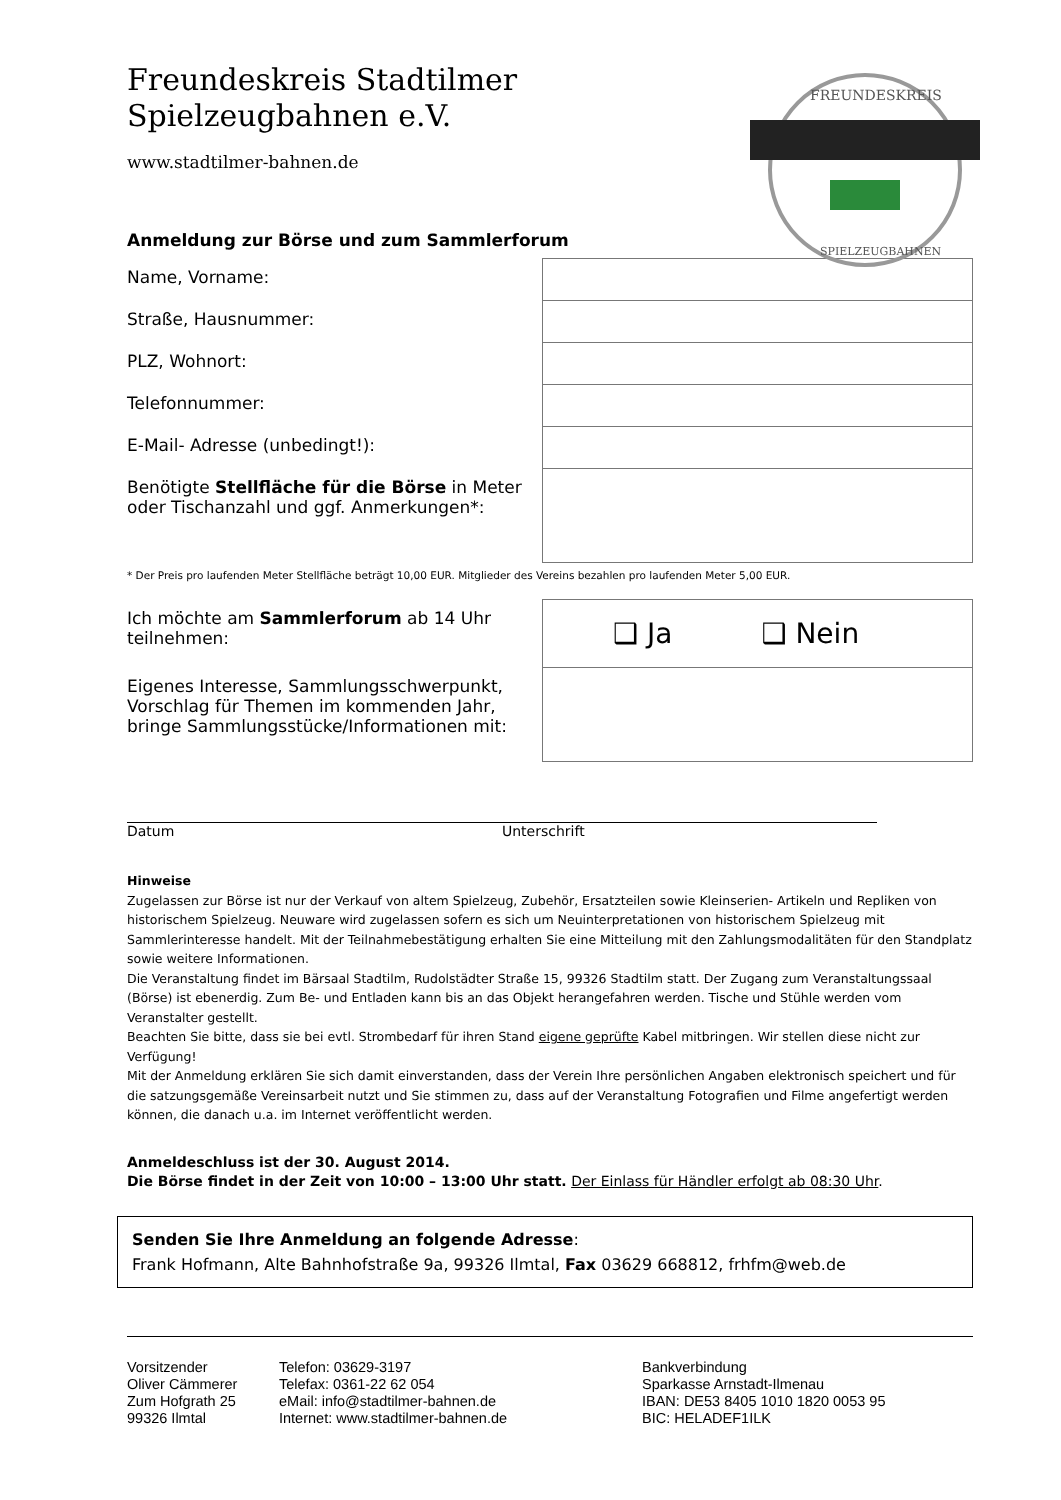FREUNDESKREIS
SPIELZEUGBAHNEN
Freundeskreis Stadtilmer
Spielzeugbahnen e.V.
www.stadtilmer-bahnen.de
Anmeldung zur Börse und zum Sammlerforum
| Name, Vorname: | |
| Straße, Hausnummer: | |
| PLZ, Wohnort: | |
| Telefonnummer: | |
| E-Mail- Adresse (unbedingt!): | |
| Benötigte Stellfläche für die Börse in Meter oder Tischanzahl und ggf. Anmerkungen*: | |
* Der Preis pro laufenden Meter Stellfläche beträgt 10,00 EUR. Mitglieder des Vereins bezahlen pro laufenden Meter 5,00 EUR.
| Ich möchte am Sammlerforum ab 14 Uhr teilnehmen: | ❑ Ja ❑ Nein |
| Eigenes Interesse, Sammlungsschwerpunkt, Vorschlag für Themen im kommenden Jahr, bringe Sammlungsstücke/Informationen mit: | |
Datum Unterschrift
Hinweise
Zugelassen zur Börse ist nur der Verkauf von altem Spielzeug, Zubehör, Ersatzteilen sowie Kleinserien- Artikeln und Repliken von historischem Spielzeug. Neuware wird zugelassen sofern es sich um Neuinterpretationen von historischem Spielzeug mit Sammlerinteresse handelt. Mit der Teilnahmebestätigung erhalten Sie eine Mitteilung mit den Zahlungsmodalitäten für den Standplatz sowie weitere Informationen.
Die Veranstaltung findet im Bärsaal Stadtilm, Rudolstädter Straße 15, 99326 Stadtilm statt. Der Zugang zum Veranstaltungssaal (Börse) ist ebenerdig. Zum Be- und Entladen kann bis an das Objekt herangefahren werden. Tische und Stühle werden vom Veranstalter gestellt.
Beachten Sie bitte, dass sie bei evtl. Strombedarf für ihren Stand eigene geprüfte Kabel mitbringen. Wir stellen diese nicht zur Verfügung!
Mit der Anmeldung erklären Sie sich damit einverstanden, dass der Verein Ihre persönlichen Angaben elektronisch speichert und für die satzungsgemäße Vereinsarbeit nutzt und Sie stimmen zu, dass auf der Veranstaltung Fotografien und Filme angefertigt werden können, die danach u.a. im Internet veröffentlicht werden.
Anmeldeschluss ist der 30. August 2014.
Die Börse findet in der Zeit von 10:00 – 13:00 Uhr statt. Der Einlass für Händler erfolgt ab 08:30 Uhr.
Senden Sie Ihre Anmeldung an folgende Adresse:
Frank Hofmann, Alte Bahnhofstraße 9a, 99326 Ilmtal, Fax 03629 668812, frhfm@web.de
Vorsitzender
Oliver Cämmerer
Zum Hofgrath 25
99326 Ilmtal
Telefon: 03629-3197
Telefax: 0361-22 62 054
eMail: info@stadtilmer-bahnen.de
Internet: www.stadtilmer-bahnen.de
Bankverbindung
Sparkasse Arnstadt-Ilmenau
IBAN: DE53 8405 1010 1820 0053 95
BIC: HELADEF1ILK